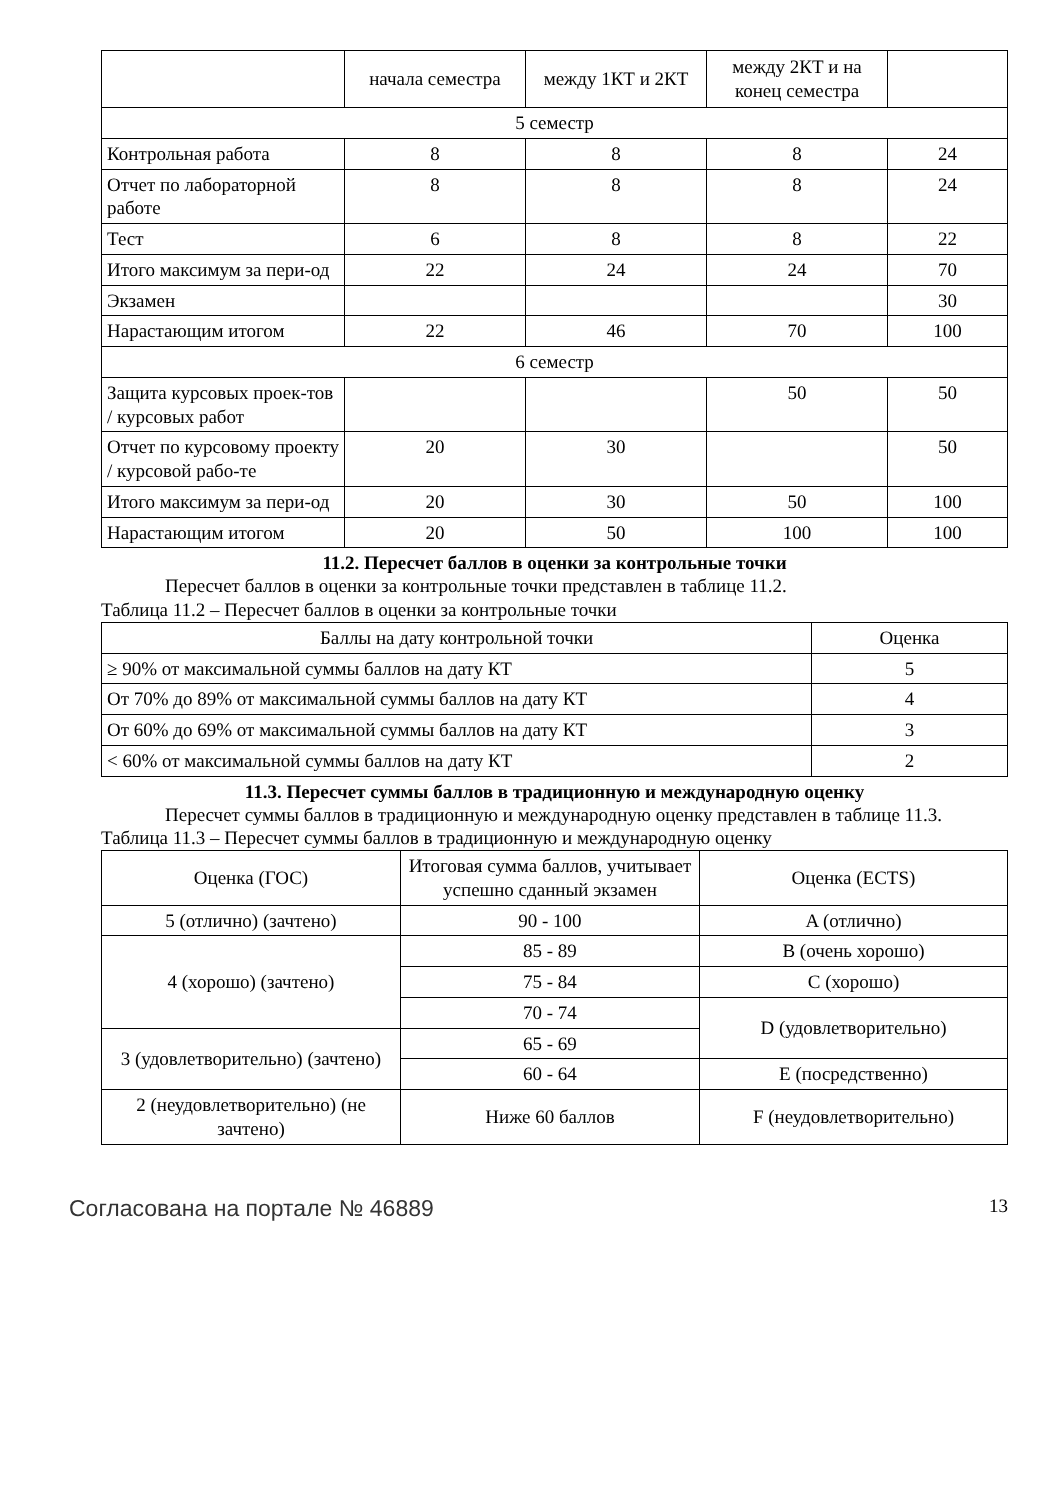| | начала семестра | между 1КТ и 2КТ | между 2КТ и на конец семестра | |
| 5 семестр | | | | |
| Контрольная работа | 8 | 8 | 8 | 24 |
| Отчет по лабораторной работе | 8 | 8 | 8 | 24 |
| Тест | 6 | 8 | 8 | 22 |
| Итого максимум за пери-од | 22 | 24 | 24 | 70 |
| Экзамен | | | | 30 |
| Нарастающим итогом | 22 | 46 | 70 | 100 |
| 6 семестр | | | | |
| Защита курсовых проек-тов / курсовых работ | | | 50 | 50 |
| Отчет по курсовому проекту / курсовой рабо-те | 20 | 30 | | 50 |
| Итого максимум за пери-од | 20 | 30 | 50 | 100 |
| Нарастающим итогом | 20 | 50 | 100 | 100 |
11.2. Пересчет баллов в оценки за контрольные точки
Пересчет баллов в оценки за контрольные точки представлен в таблице 11.2.
Таблица 11.2 – Пересчет баллов в оценки за контрольные точки
| Баллы на дату контрольной точки | Оценка |
| --- | --- |
| ≥ 90% от максимальной суммы баллов на дату КТ | 5 |
| От 70% до 89% от максимальной суммы баллов на дату КТ | 4 |
| От 60% до 69% от максимальной суммы баллов на дату КТ | 3 |
| < 60% от максимальной суммы баллов на дату КТ | 2 |
11.3. Пересчет суммы баллов в традиционную и международную оценку
Пересчет суммы баллов в традиционную и международную оценку представлен в таблице 11.3.
Таблица 11.3 – Пересчет суммы баллов в традиционную и международную оценку
| Оценка (ГОС) | Итоговая сумма баллов, учитывает успешно сданный экзамен | Оценка (ECTS) |
| --- | --- | --- |
| 5 (отлично) (зачтено) | 90 - 100 | A (отлично) |
| 4 (хорошо) (зачтено) | 85 - 89 | B (очень хорошо) |
| | 75 - 84 | C (хорошо) |
| | 70 - 74 | D (удовлетворительно) |
| 3 (удовлетворительно) (зачтено) | 65 - 69 | |
| | 60 - 64 | E (посредственно) |
| 2 (неудовлетворительно) (не зачтено) | Ниже 60 баллов | F (неудовлетворительно) |
Согласована на портале № 46889 13